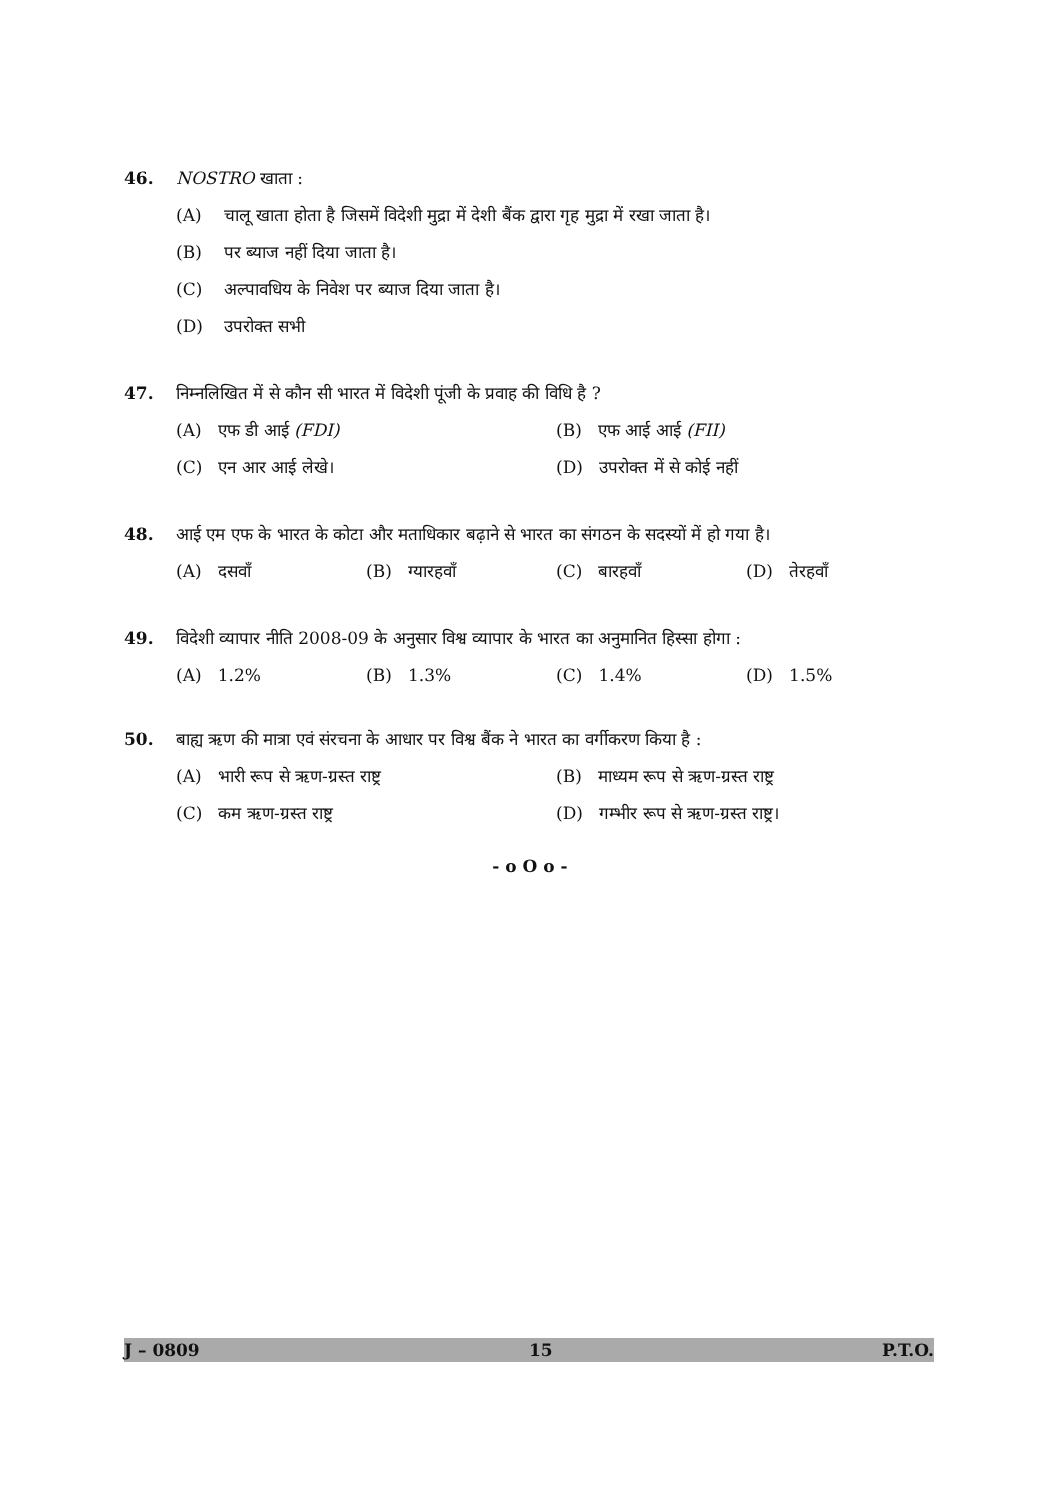46. NOSTRO खाता :
(A) चालू खाता होता है जिसमें विदेशी मुद्रा में देशी बैंक द्वारा गृह मुद्रा में रखा जाता है।
(B) पर ब्याज नहीं दिया जाता है।
(C) अल्पावधिय के निवेश पर ब्याज दिया जाता है।
(D) उपरोक्त सभी
47. निम्नलिखित में से कौन सी भारत में विदेशी पूंजी के प्रवाह की विधि है ?
(A) एफ डी आई (FDI) (B) एफ आई आई (FII)
(C) एन आर आई लेखे। (D) उपरोक्त में से कोई नहीं
48. आई एम एफ के भारत के कोटा और मताधिकार बढ़ाने से भारत का संगठन के सदस्यों में हो गया है।
(A) दसवाँ (B) ग्यारहवाँ (C) बारहवाँ (D) तेरहवाँ
49. विदेशी व्यापार नीति 2008-09 के अनुसार विश्व व्यापार के भारत का अनुमानित हिस्सा होगा :
(A) 1.2% (B) 1.3% (C) 1.4% (D) 1.5%
50. बाह्य ऋण की मात्रा एवं संरचना के आधार पर विश्व बैंक ने भारत का वर्गीकरण किया है :
(A) भारी रूप से ऋण-ग्रस्त राष्ट्र
(B) माध्यम रूप से ऋण-ग्रस्त राष्ट्र
(C) कम ऋण-ग्रस्त राष्ट्र (D) गम्भीर रूप से ऋण-ग्रस्त राष्ट्र।
- o O o -
J – 0809 15 P.T.O.